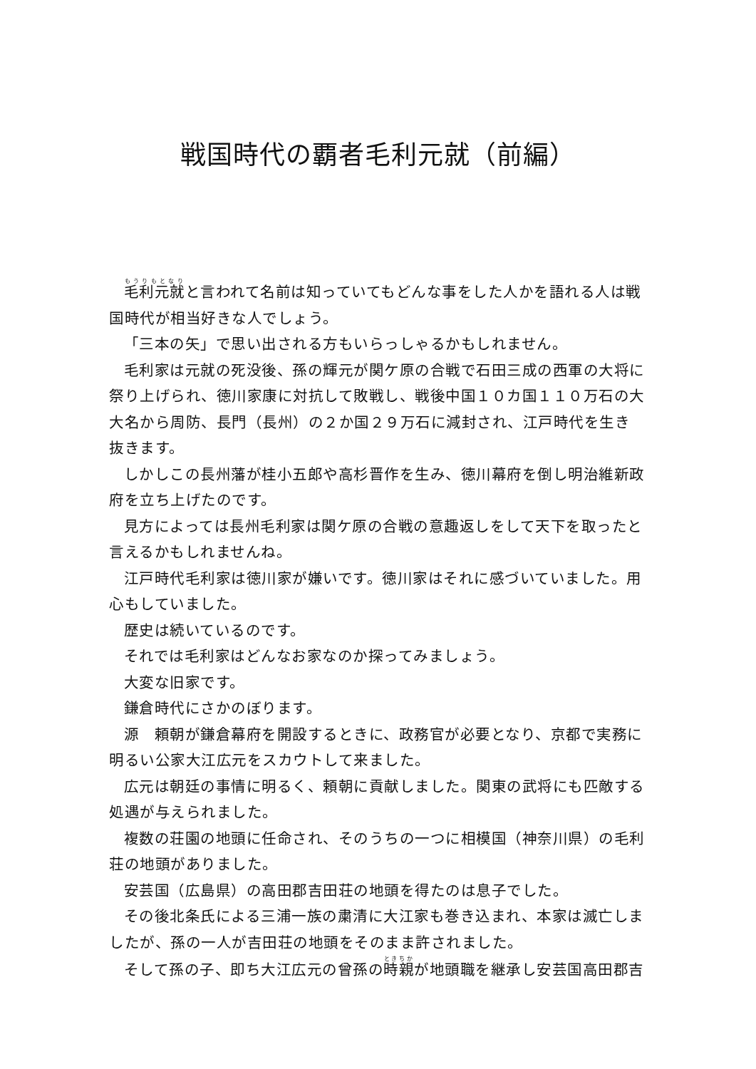戦国時代の覇者毛利元就（前編）
毛利元就と言われて名前は知っていてもどんな事をした人かを語れる人は戦国時代が相当好きな人でしょう。
「三本の矢」で思い出される方もいらっしゃるかもしれません。
毛利家は元就の死没後、孫の輝元が関ケ原の合戦で石田三成の西軍の大将に祭り上げられ、徳川家康に対抗して敗戦し、戦後中国１０カ国１１０万石の大大名から周防、長門（長州）の２か国２９万石に減封され、江戸時代を生き抜きます。
しかしこの長州藩が桂小五郎や高杉晋作を生み、徳川幕府を倒し明治維新政府を立ち上げたのです。
見方によっては長州毛利家は関ケ原の合戦の意趣返しをして天下を取ったと言えるかもしれませんね。
江戸時代毛利家は徳川家が嫌いです。徳川家はそれに感づいていました。用心もしていました。
歴史は続いているのです。
それでは毛利家はどんなお家なのか探ってみましょう。
大変な旧家です。
鎌倉時代にさかのぼります。
源　頼朝が鎌倉幕府を開設するときに、政務官が必要となり、京都で実務に明るい公家大江広元をスカウトして来ました。
広元は朝廷の事情に明るく、頼朝に貢献しました。関東の武将にも匹敵する処遇が与えられました。
複数の荘園の地頭に任命され、そのうちの一つに相模国（神奈川県）の毛利荘の地頭がありました。
安芸国（広島県）の高田郡吉田荘の地頭を得たのは息子でした。
その後北条氏による三浦一族の粛清に大江家も巻き込まれ、本家は滅亡しましたが、孫の一人が吉田荘の地頭をそのまま許されました。
そして孫の子、即ち大江広元の曾孫の時親が地頭職を継承し安芸国高田郡吉